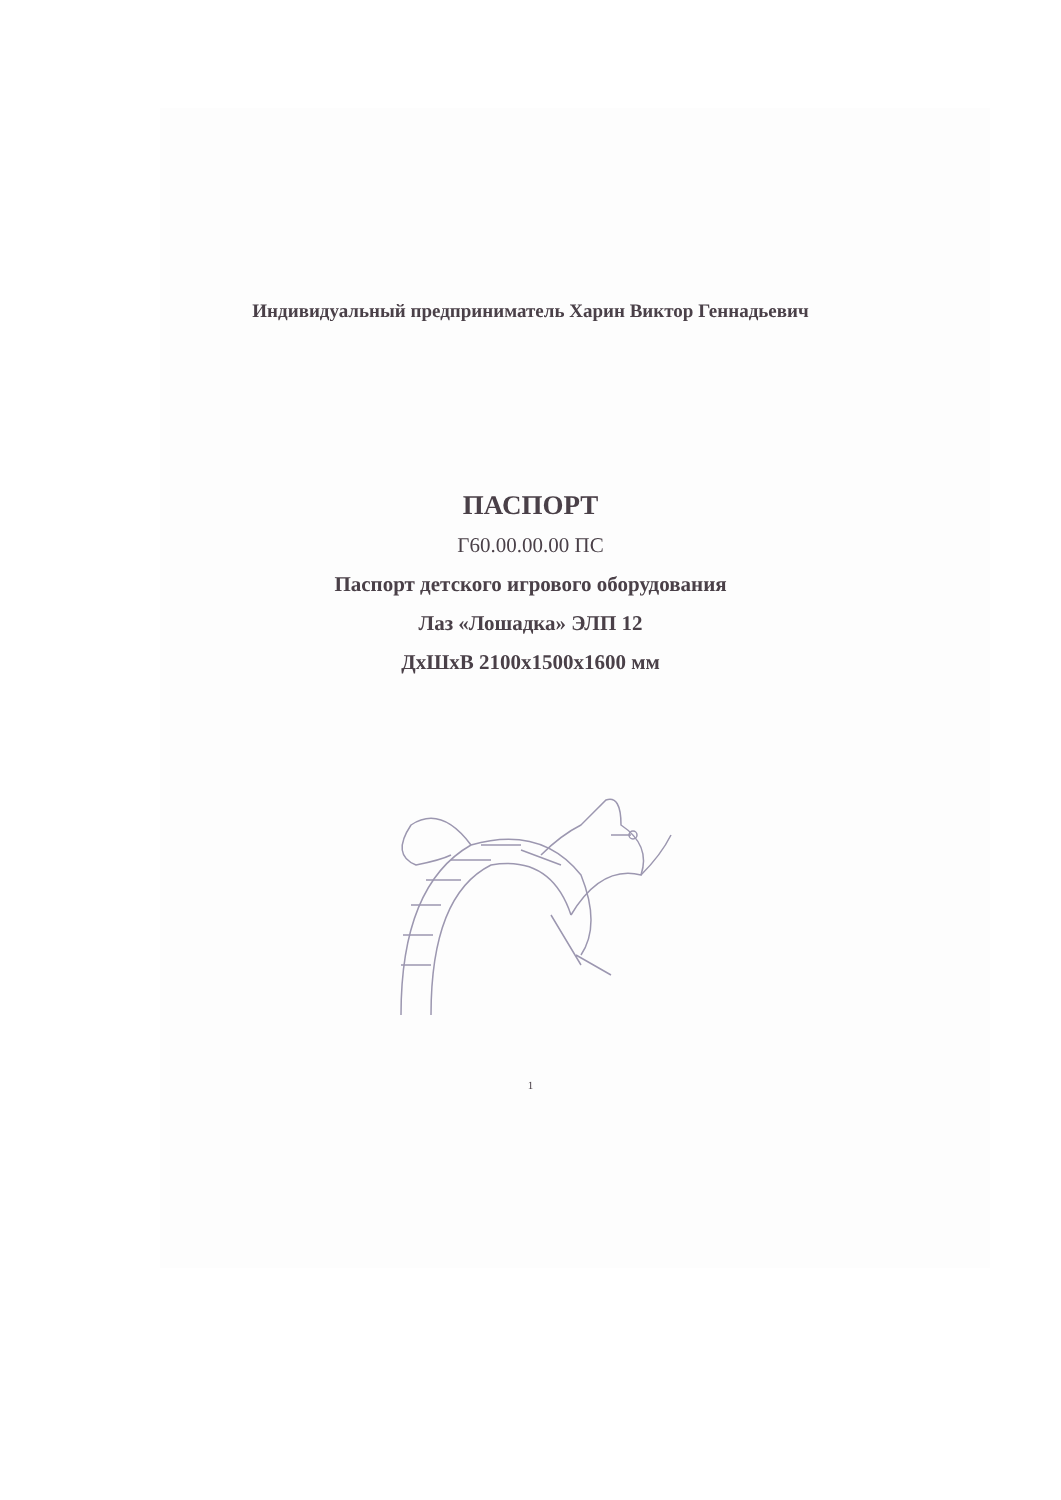Индивидуальный предприниматель Харин Виктор Геннадьевич
ПАСПОРТ
Г60.00.00.00 ПС
Паспорт детского игрового оборудования
Лаз «Лошадка» ЭЛП 12
ДхШхВ 2100х1500х1600 мм
1